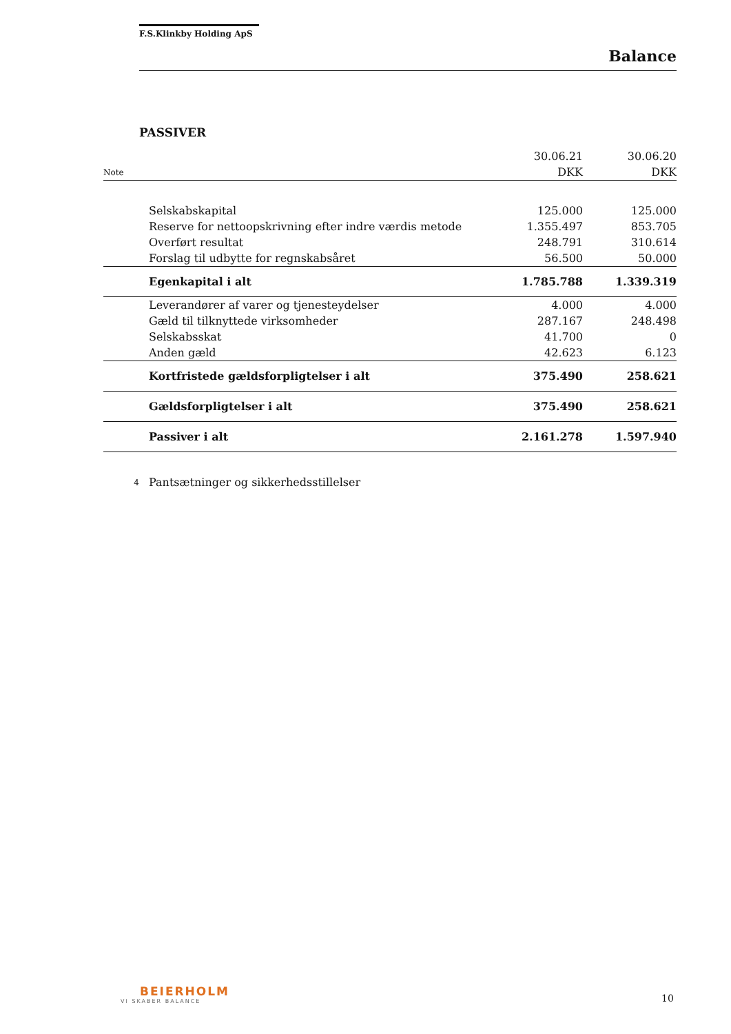F.S.Klinkby Holding ApS
Balance
PASSIVER
| | | 30.06.21 | 30.06.20 |
| --- | --- | --- | --- |
| Note | | DKK | DKK |
| | Selskabskapital | 125.000 | 125.000 |
| | Reserve for nettoopskrivning efter indre værdis metode | 1.355.497 | 853.705 |
| | Overført resultat | 248.791 | 310.614 |
| | Forslag til udbytte for regnskabsåret | 56.500 | 50.000 |
| | Egenkapital i alt | 1.785.788 | 1.339.319 |
| | Leverandører af varer og tjenesteydelser | 4.000 | 4.000 |
| | Gæld til tilknyttede virksomheder | 287.167 | 248.498 |
| | Selskabsskat | 41.700 | 0 |
| | Anden gæld | 42.623 | 6.123 |
| | Kortfristede gældsforpligtelser i alt | 375.490 | 258.621 |
| | Gældsforpligtelser i alt | 375.490 | 258.621 |
| | Passiver i alt | 2.161.278 | 1.597.940 |
| 4 | Pantsætninger og sikkerhedsstillelser | | |
BEIERHOLM
VI SKABER BALANCE
10